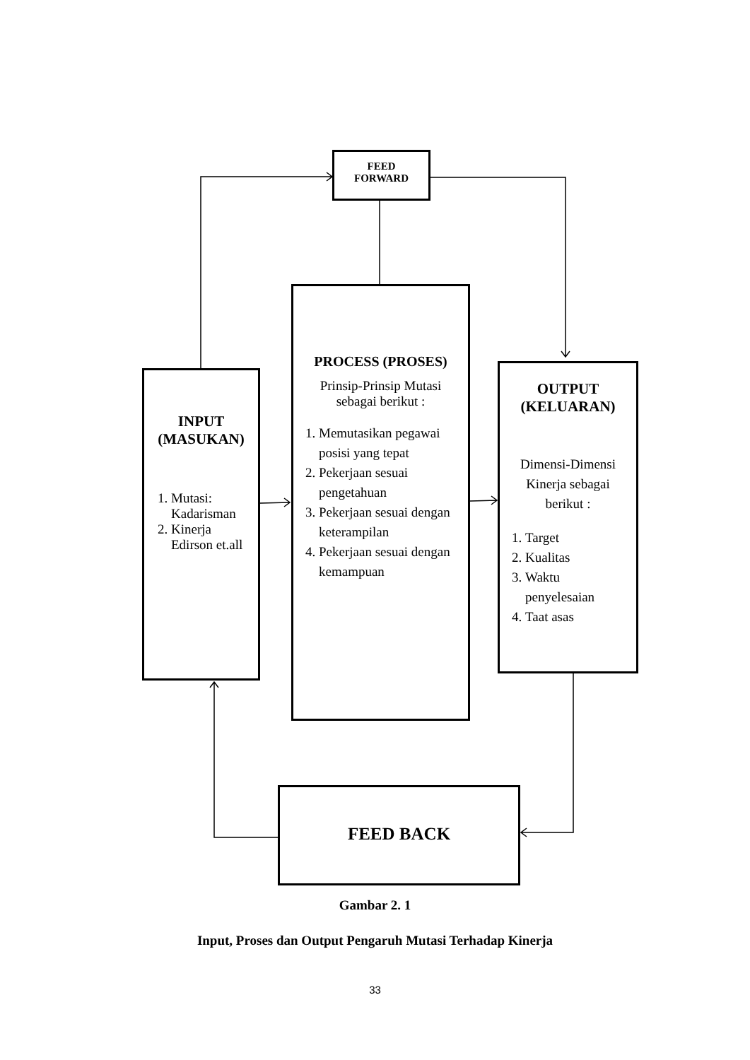FEED
FORWARD
INPUT
(MASUKAN)
1. Mutasi: Kadarisman
2. Kinerja Edirson et.all
PROCESS (PROSES)
Prinsip-Prinsip Mutasi sebagai berikut :
1. Memutasikan pegawai posisi yang tepat
2. Pekerjaan sesuai pengetahuan
3. Pekerjaan sesuai dengan keterampilan
4. Pekerjaan sesuai dengan kemampuan
OUTPUT
(KELUARAN)
Dimensi-Dimensi Kinerja sebagai berikut :
1. Target
2. Kualitas
3. Waktu penyelesaian
4. Taat asas
FEED BACK
Gambar 2. 1
Input, Proses dan Output Pengaruh Mutasi Terhadap Kinerja
33